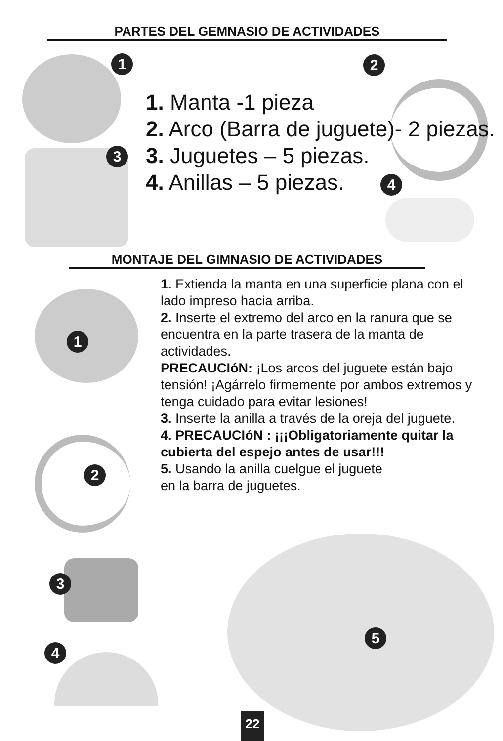PARTES DEL GEMNASIO DE ACTIVIDADES
1 2
3
4
1. Manta -1 pieza
2. Arco (Barra de juguete)- 2 piezas.
3. Juguetes – 5 piezas.
4. Anillas – 5 piezas.
MONTAJE DEL GIMNASIO DE ACTIVIDADES
1
2
3
4
5
1. Extienda la manta en una superficie plana con el lado impreso hacia arriba.
2. Inserte el extremo del arco en la ranura que se encuentra en la parte trasera de la manta de actividades.
PRECAUCIóN: ¡Los arcos del juguete están bajo tensión! ¡Agárrelo firmemente por ambos extremos y tenga cuidado para evitar lesiones!
3. Inserte la anilla a través de la oreja del juguete.
4. PRECAUCIóN : ¡¡¡Obligatoriamente quitar la cubierta del espejo antes de usar!!!
5. Usando la anilla cuelgue el juguete
en la barra de juguetes.
22